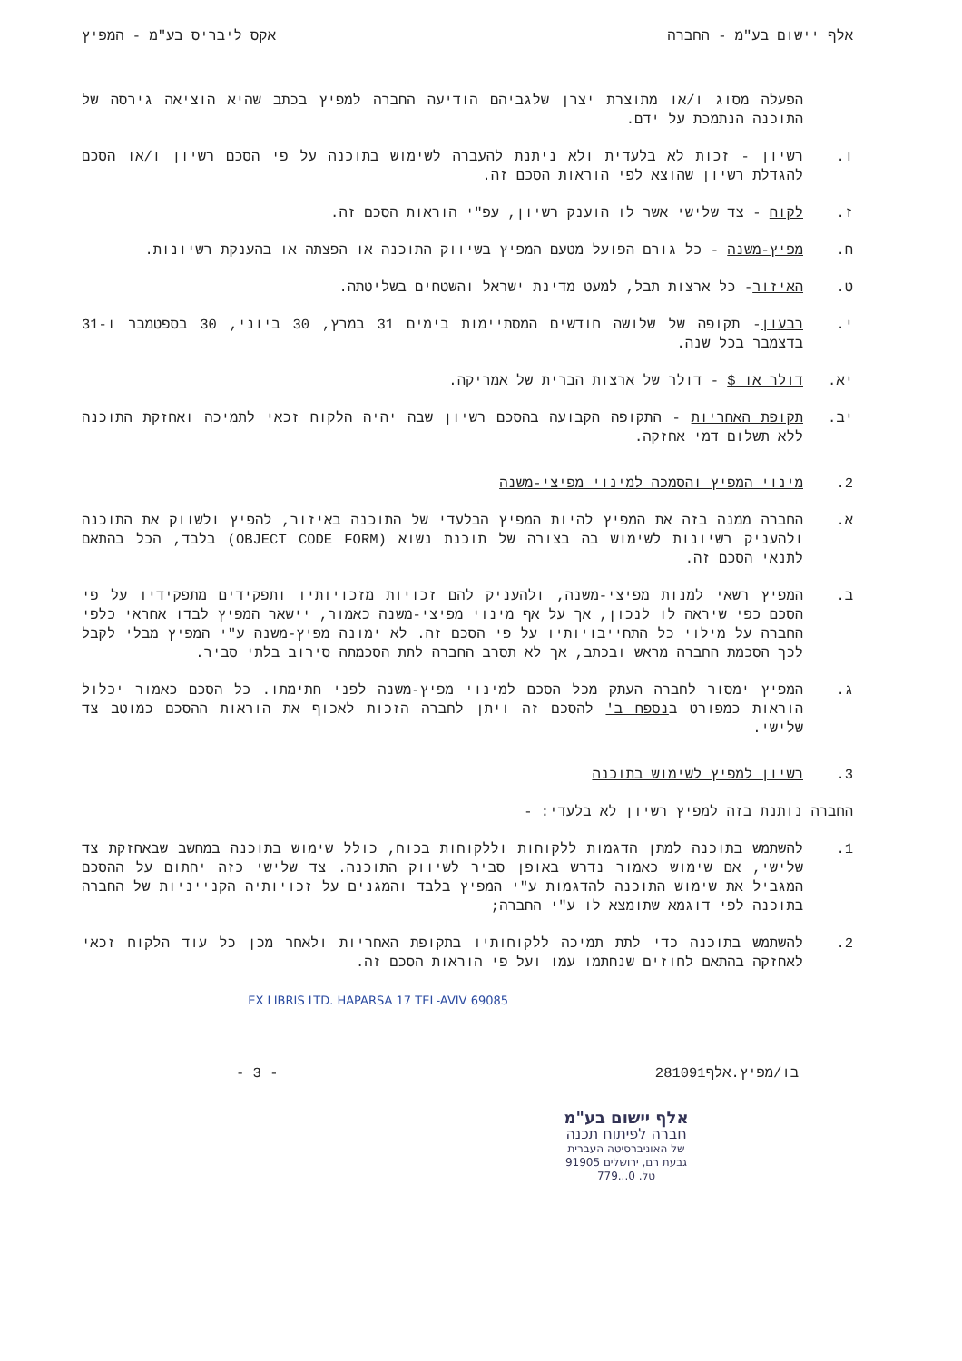אלף יישום בע"מ - החברה אקס ליבריס בע"מ - המפיץ
הפעלה מסוג ו/או מתוצרת יצרן שלגביהם הודיעה החברה למפיץ בכתב שהיא הוציאה גירסה של התוכנה הנתמכת על ידם.
ו. רשיון - זכות לא בלעדית ולא ניתנת להעברה לשימוש בתוכנה על פי הסכם רשיון ו/או הסכם להגדלת רשיון שהוצא לפי הוראות הסכם זה.
ז. לקוח - צד שלישי אשר לו הוענק רשיון, עפ"י הוראות הסכם זה.
ח. מפיץ-משנה - כל גורם הפועל מטעם המפיץ בשיווק התוכנה או הפצתה או בהענקת רשיונות.
ט. האיזור- כל ארצות תבל, למעט מדינת ישראל והשטחים בשליטתה.
י. רבעון- תקופה של שלושה חודשים המסתיימות בימים 31 במרץ, 30 ביוני, 30 בספטמבר ו-31 בדצמבר בכל שנה.
יא. דולר או $ - דולר של ארצות הברית של אמריקה.
יב. תקופת האחריות - התקופה הקבועה בהסכם רשיון שבה יהיה הלקוח זכאי לתמיכה ואחזקת התוכנה ללא תשלום דמי אחזקה.
2. מינוי המפיץ והסמכה למינוי מפיצי-משנה
א. החברה ממנה בזה את המפיץ להיות המפיץ הבלעדי של התוכנה באיזור, להפיץ ולשווק את התוכנה ולהעניק רשיונות לשימוש בה בצורה של תוכנת נשוא (OBJECT CODE FORM) בלבד, הכל בהתאם לתנאי הסכם זה.
ב. המפיץ רשאי למנות מפיצי-משנה, ולהעניק להם זכויות מזכויותיו ותפקידים מתפקידיו על פי הסכם כפי שיראה לו לנכון, אך על אף מינוי מפיצי-משנה כאמור, יישאר המפיץ לבדו אחראי כלפי החברה על מילוי כל התחייבויותיו על פי הסכם זה. לא ימונה מפיץ-משנה ע"י המפיץ מבלי לקבל לכך הסכמת החברה מראש ובכתב, אך לא תסרב החברה לתת הסכמתה סירוב בלתי סביר.
ג. המפיץ ימסור לחברה העתק מכל הסכם למינוי מפיץ-משנה לפני חתימתו. כל הסכם כאמור יכלול הוראות כמפורט בנספח ב' להסכם זה ויתן לחברה הזכות לאכוף את הוראות ההסכם כמוטב צד שלישי.
3. רשיון למפיץ לשימוש בתוכנה
החברה נותנת בזה למפיץ רשיון לא בלעדי: -
1. להשתמש בתוכנה למתן הדגמות ללקוחות וללקוחות בכוח, כולל שימוש בתוכנה במחשב שבאחזקת צד שלישי, אם שימוש כאמור נדרש באופן סביר לשיווק התוכנה. צד שלישי כזה יחתום על ההסכם המגביל את שימוש התוכנה להדגמות ע"י המפיץ בלבד והמגנים על זכויותיה הקנייניות של החברה בתוכנה לפי דוגמא שתומצא לו ע"י החברה;
2. להשתמש בתוכנה כדי לתת תמיכה ללקוחותיו בתקופת האחריות ולאחר מכן כל עוד הלקוח זכאי לאחזקה בהתאם לחוזים שנחתמו עמו ועל פי הוראות הסכם זה.
EX LIBRIS LTD. HAPARSA 17 TEL-AVIV 69085
בו/מפיץ.אלף281091 - 3 -
אלף יישום בע"מ
חברה לפיתוח תכנה
של האוניברסיטה העברית
גבעת רם, ירושלים 91905
טל. 0...779